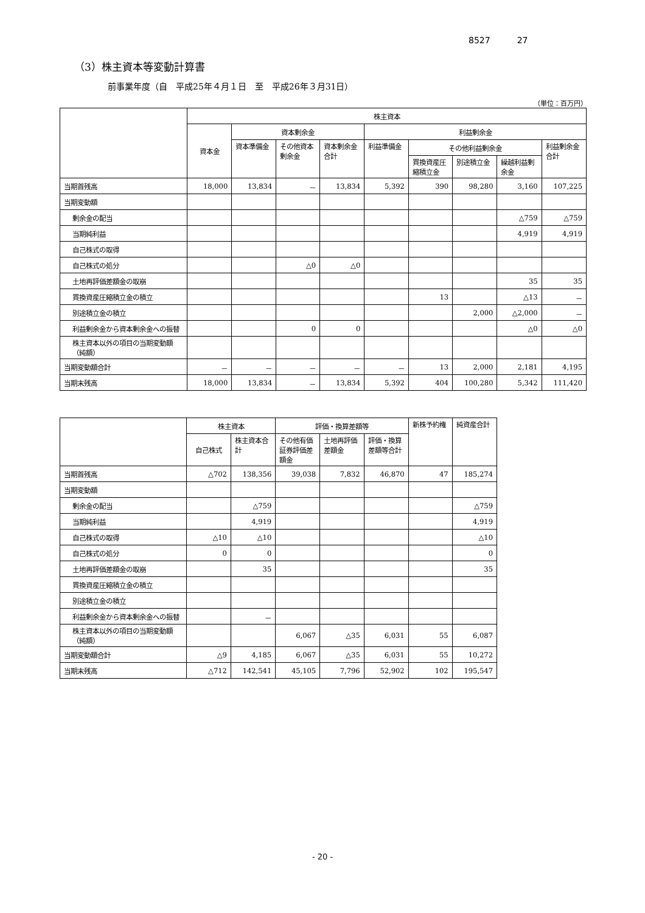8527 27
（3）株主資本等変動計算書
前事業年度（自　平成25年４月１日　至　平成26年３月31日）
（単位：百万円）
| | 株主資本 | | | | | | | | |
| --- | --- | --- | --- | --- | --- | --- | --- | --- | --- |
| | 資本金 | 資本剰余金 | | | 利益剰余金 | | | | |
| | | 資本準備金 | その他資本剰余金 | 資本剰余金合計 | 利益準備金 | その他利益剰余金 | | | 利益剰余金合計 |
| | | | | | | 買換資産圧縮積立金 | 別途積立金 | 繰越利益剰余金 | |
| 当期首残高 | 18,000 | 13,834 | － | 13,834 | 5,392 | 390 | 98,280 | 3,160 | 107,225 |
| 当期変動額 | | | | | | | | | |
| 剰余金の配当 | | | | | | | | △759 | △759 |
| 当期純利益 | | | | | | | | 4,919 | 4,919 |
| 自己株式の取得 | | | | | | | | | |
| 自己株式の処分 | | | △0 | △0 | | | | | |
| 土地再評価差額金の取崩 | | | | | | | | 35 | 35 |
| 買換資産圧縮積立金の積立 | | | | | | 13 | | △13 | － |
| 別途積立金の積立 | | | | | | | 2,000 | △2,000 | － |
| 利益剰余金から資本剰余金への振替 | | | 0 | 0 | | | | △0 | △0 |
| 株主資本以外の項目の当期変動額（純額） | | | | | | | | | |
| 当期変動額合計 | － | － | － | － | － | 13 | 2,000 | 2,181 | 4,195 |
| 当期末残高 | 18,000 | 13,834 | － | 13,834 | 5,392 | 404 | 100,280 | 5,342 | 111,420 |
| | 株主資本 | | 評価・換算差額等 | | | 新株予約権 | 純資産合計 |
| --- | --- | --- | --- | --- | --- | --- | --- |
| | 自己株式 | 株主資本合計 | その他有価証券評価差額金 | 土地再評価差額金 | 評価・換算差額等合計 | | |
| 当期首残高 | △702 | 138,356 | 39,038 | 7,832 | 46,870 | 47 | 185,274 |
| 当期変動額 | | | | | | | |
| 剰余金の配当 | | △759 | | | | | △759 |
| 当期純利益 | | 4,919 | | | | | 4,919 |
| 自己株式の取得 | △10 | △10 | | | | | △10 |
| 自己株式の処分 | 0 | 0 | | | | | 0 |
| 土地再評価差額金の取崩 | | 35 | | | | | 35 |
| 買換資産圧縮積立金の積立 | | | | | | | |
| 別途積立金の積立 | | | | | | | |
| 利益剰余金から資本剰余金への振替 | | － | | | | | |
| 株主資本以外の項目の当期変動額（純額） | | | 6,067 | △35 | 6,031 | 55 | 6,087 |
| 当期変動額合計 | △9 | 4,185 | 6,067 | △35 | 6,031 | 55 | 10,272 |
| 当期末残高 | △712 | 142,541 | 45,105 | 7,796 | 52,902 | 102 | 195,547 |
- 20 -